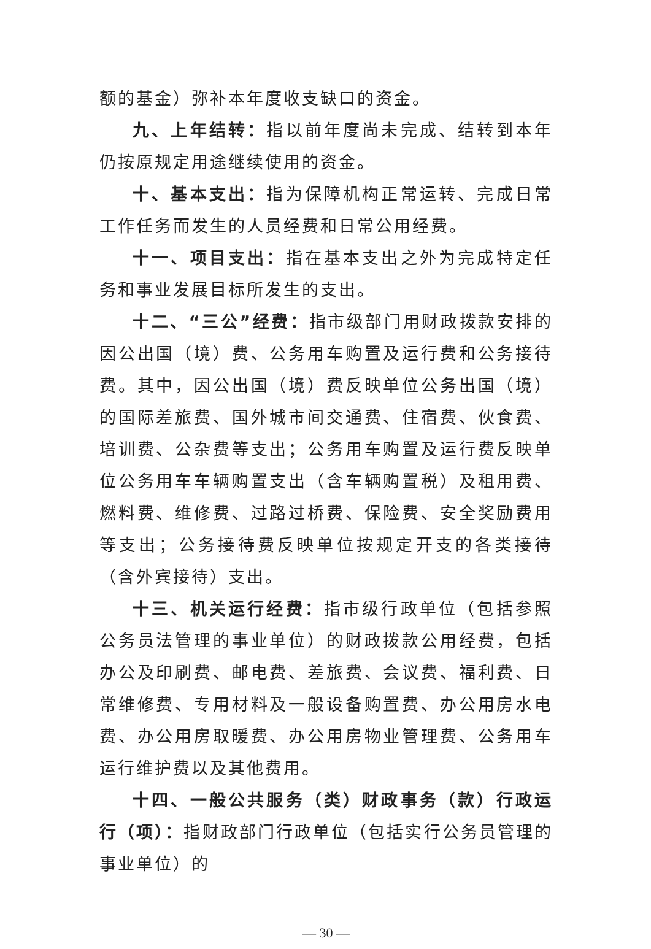额的基金）弥补本年度收支缺口的资金。
九、上年结转：指以前年度尚未完成、结转到本年仍按原规定用途继续使用的资金。
十、基本支出：指为保障机构正常运转、完成日常工作任务而发生的人员经费和日常公用经费。
十一、项目支出：指在基本支出之外为完成特定任务和事业发展目标所发生的支出。
十二、“三公”经费：指市级部门用财政拨款安排的因公出国（境）费、公务用车购置及运行费和公务接待费。其中，因公出国（境）费反映单位公务出国（境）的国际差旅费、国外城市间交通费、住宿费、伙食费、培训费、公杂费等支出；公务用车购置及运行费反映单位公务用车车辆购置支出（含车辆购置税）及租用费、燃料费、维修费、过路过桥费、保险费、安全奖励费用等支出；公务接待费反映单位按规定开支的各类接待（含外宾接待）支出。
十三、机关运行经费：指市级行政单位（包括参照公务员法管理的事业单位）的财政拨款公用经费，包括办公及印刷费、邮电费、差旅费、会议费、福利费、日常维修费、专用材料及一般设备购置费、办公用房水电费、办公用房取暖费、办公用房物业管理费、公务用车运行维护费以及其他费用。
十四、一般公共服务（类）财政事务（款）行政运行（项）：指财政部门行政单位（包括实行公务员管理的事业单位）的
— 30 —